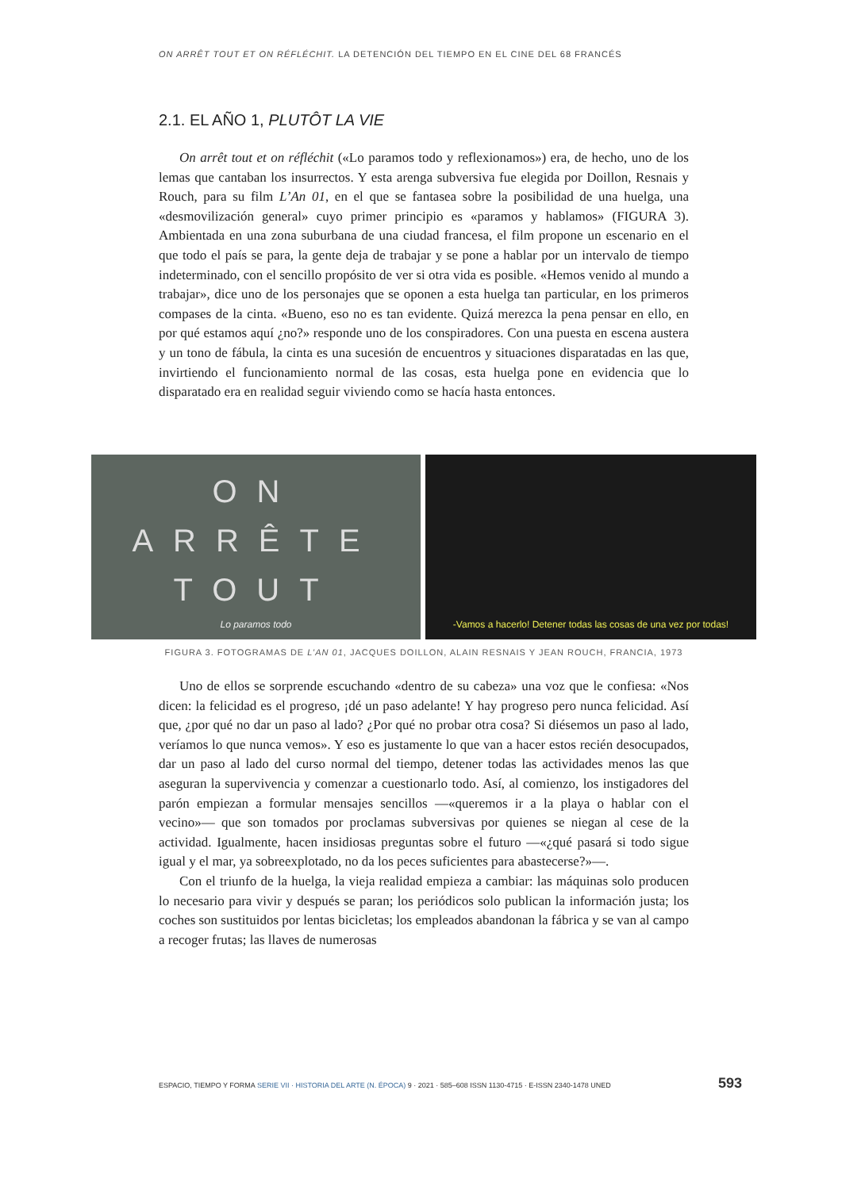ON ARRÊT TOUT ET ON RÉFLÉCHIT. LA DETENCIÓN DEL TIEMPO EN EL CINE DEL 68 FRANCÉS
2.1. EL AÑO 1, PLUTÔT LA VIE
On arrêt tout et on réfléchit («Lo paramos todo y reflexionamos») era, de hecho, uno de los lemas que cantaban los insurrectos. Y esta arenga subversiva fue elegida por Doillon, Resnais y Rouch, para su film L’An 01, en el que se fantasea sobre la posibilidad de una huelga, una «desmovilización general» cuyo primer principio es «paramos y hablamos» (FIGURA 3). Ambientada en una zona suburbana de una ciudad francesa, el film propone un escenario en el que todo el país se para, la gente deja de trabajar y se pone a hablar por un intervalo de tiempo indeterminado, con el sencillo propósito de ver si otra vida es posible. «Hemos venido al mundo a trabajar», dice uno de los personajes que se oponen a esta huelga tan particular, en los primeros compases de la cinta. «Bueno, eso no es tan evidente. Quizá merezca la pena pensar en ello, en por qué estamos aquí ¿no?» responde uno de los conspiradores. Con una puesta en escena austera y un tono de fábula, la cinta es una sucesión de encuentros y situaciones disparatadas en las que, invirtiendo el funcionamiento normal de las cosas, esta huelga pone en evidencia que lo disparatado era en realidad seguir viviendo como se hacía hasta entonces.
ON
ARRÊTE
TOUT
Lo paramos todo
-Vamos a hacerlo! Detener todas las cosas de una vez por todas!
FIGURA 3. FOTOGRAMAS DE L’AN 01, JACQUES DOILLON, ALAIN RESNAIS Y JEAN ROUCH, FRANCIA, 1973
Uno de ellos se sorprende escuchando «dentro de su cabeza» una voz que le confiesa: «Nos dicen: la felicidad es el progreso, ¡dé un paso adelante! Y hay progreso pero nunca felicidad. Así que, ¿por qué no dar un paso al lado? ¿Por qué no probar otra cosa? Si diésemos un paso al lado, veríamos lo que nunca vemos». Y eso es justamente lo que van a hacer estos recién desocupados, dar un paso al lado del curso normal del tiempo, detener todas las actividades menos las que aseguran la supervivencia y comenzar a cuestionarlo todo. Así, al comienzo, los instigadores del parón empiezan a formular mensajes sencillos —«queremos ir a la playa o hablar con el vecino»— que son tomados por proclamas subversivas por quienes se niegan al cese de la actividad. Igualmente, hacen insidiosas preguntas sobre el futuro —«¿qué pasará si todo sigue igual y el mar, ya sobreexplotado, no da los peces suficientes para abastecerse?»—.
Con el triunfo de la huelga, la vieja realidad empieza a cambiar: las máquinas solo producen lo necesario para vivir y después se paran; los periódicos solo publican la información justa; los coches son sustituidos por lentas bicicletas; los empleados abandonan la fábrica y se van al campo a recoger frutas; las llaves de numerosas
ESPACIO, TIEMPO Y FORMA SERIE VII · HISTORIA DEL ARTE (N. ÉPOCA) 9 · 2021 · 585–608 ISSN 1130-4715 · E-ISSN 2340-1478 UNED 593